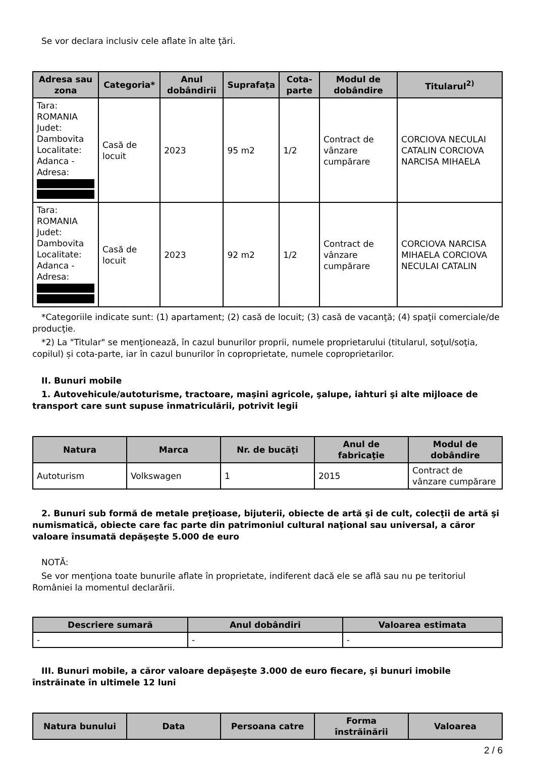Se vor declara inclusiv cele aflate în alte ţări.
| Adresa sau zona | Categoria* | Anul dobândirii | Suprafaţa | Cota-parte | Modul de dobândire | Titularul<sup>2)</sup> |
| --- | --- | --- | --- | --- | --- | --- |
| Tara: ROMANIA Judet: Dambovita Localitate: Adanca - Adresa: | Casă de locuit | 2023 | 95 m2 | 1/2 | Contract de vânzare cumpărare | CORCIOVA NECULAI CATALIN CORCIOVA NARCISA MIHAELA |
| Tara: ROMANIA Judet: Dambovita Localitate: Adanca - Adresa: | Casă de locuit | 2023 | 92 m2 | 1/2 | Contract de vânzare cumpărare | CORCIOVA NARCISA MIHAELA CORCIOVA NECULAI CATALIN |
*Categoriile indicate sunt: (1) apartament; (2) casă de locuit; (3) casă de vacanţă; (4) spaţii comerciale/de producţie.
*2) La "Titular" se menţionează, în cazul bunurilor proprii, numele proprietarului (titularul, soţul/soţia, copilul) și cota-parte, iar în cazul bunurilor în coproprietate, numele coproprietarilor.
II. Bunuri mobile
1. Autovehicule/autoturisme, tractoare, maşini agricole, şalupe, iahturi şi alte mijloace de transport care sunt supuse înmatriculării, potrivit legii
| Natura | Marca | Nr. de bucăţi | Anul de fabricaţie | Modul de dobândire |
| --- | --- | --- | --- | --- |
| Autoturism | Volkswagen | 1 | 2015 | Contract de vânzare cumpărare |
2. Bunuri sub formă de metale preţioase, bijuterii, obiecte de artă şi de cult, colecţii de artă şi numismatică, obiecte care fac parte din patrimoniul cultural naţional sau universal, a căror valoare însumată depăşeşte 5.000 de euro
NOTĂ:
Se vor menţiona toate bunurile aflate în proprietate, indiferent dacă ele se află sau nu pe teritoriul României la momentul declarării.
| Descriere sumară | Anul dobândiri | Valoarea estimata |
| --- | --- | --- |
| - | - | - |
III. Bunuri mobile, a căror valoare depăşeşte 3.000 de euro fiecare, şi bunuri imobile înstrăinate în ultimele 12 luni
| Natura bunului | Data | Persoana catre | Forma înstrăinării | Valoarea |
| --- | --- | --- | --- | --- |
2 / 6